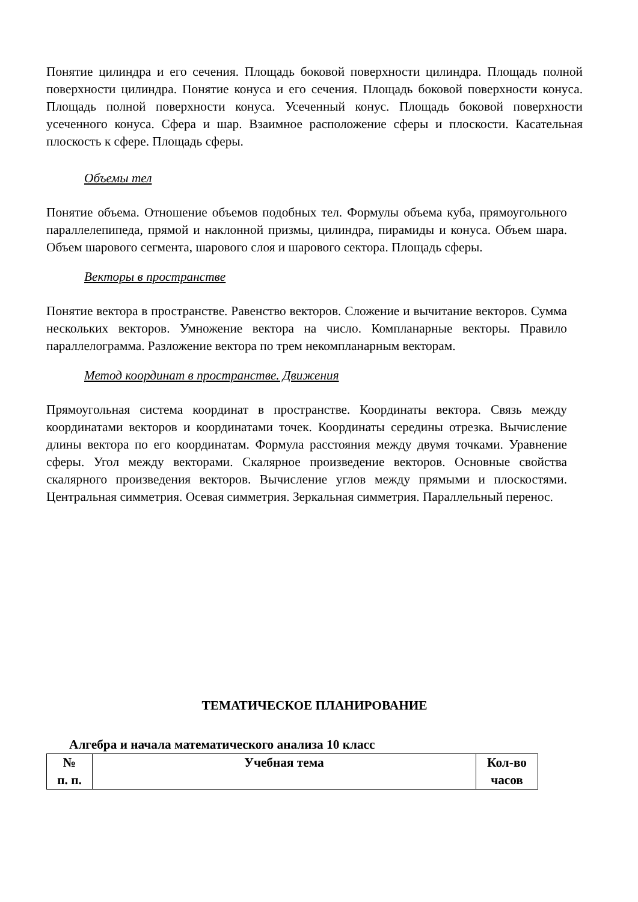Понятие цилиндра и его сечения. Площадь боковой поверхности цилиндра. Площадь полной поверхности цилиндра. Понятие конуса и его сечения. Площадь боковой поверхности конуса. Площадь полной поверхности конуса. Усеченный конус. Площадь боковой поверхности усеченного конуса. Сфера и шар. Взаимное расположение сферы и плоскости. Касательная плоскость к сфере. Площадь сферы.
Объемы тел
Понятие объема. Отношение объемов подобных тел. Формулы объема куба, прямоугольного параллелепипеда, прямой и наклонной призмы, цилиндра, пирамиды и конуса. Объем шара. Объем шарового сегмента, шарового слоя и шарового сектора. Площадь сферы.
Векторы в пространстве
Понятие вектора в пространстве. Равенство векторов. Сложение и вычитание векторов. Сумма нескольких векторов. Умножение вектора на число. Компланарные векторы. Правило параллелограмма. Разложение вектора по трем некомпланарным векторам.
Метод координат в пространстве. Движения
Прямоугольная система координат в пространстве. Координаты вектора. Связь между координатами векторов и координатами точек. Координаты середины отрезка. Вычисление длины вектора по его координатам. Формула расстояния между двумя точками. Уравнение сферы. Угол между векторами. Скалярное произведение векторов. Основные свойства скалярного произведения векторов. Вычисление углов между прямыми и плоскостями. Центральная симметрия. Осевая симметрия. Зеркальная симметрия. Параллельный перенос.
ТЕМАТИЧЕСКОЕ ПЛАНИРОВАНИЕ
Алгебра и начала математического анализа 10 класс
| № п. п. | Учебная тема | Кол-во часов |
| --- | --- | --- |